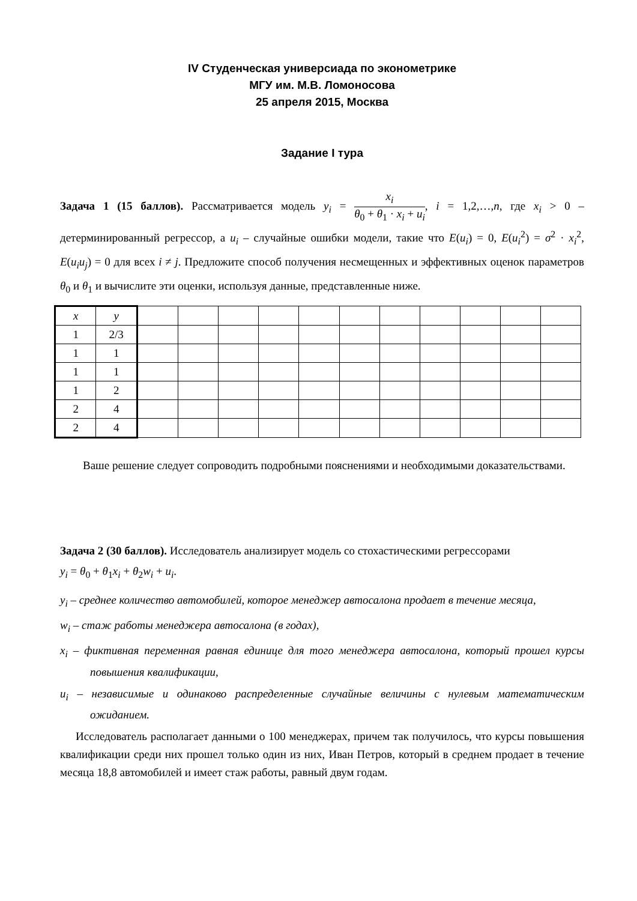IV Студенческая универсиада по эконометрике
МГУ им. М.В. Ломоносова
25 апреля 2015, Москва
Задание I тура
Задача 1 (15 баллов). Рассматривается модель y<sub>i</sub> = x<sub>i</sub> θ<sub>0</sub> + θ<sub>1</sub> · x<sub>i</sub> + u<sub>i</sub>, i = 1,2,…,n, где x<sub>i</sub> > 0 – детерминированный регрессор, а u<sub>i</sub> – случайные ошибки модели, такие что E(u<sub>i</sub>) = 0, E(u<sub>i</sub><sup>2</sup>) = σ<sup>2</sup> · x<sub>i</sub><sup>2</sup>, E(u<sub>i</sub>u<sub>j</sub>) = 0 для всех i ≠ j. Предложите способ получения несмещенных и эффективных оценок параметров θ<sub>0</sub> и θ<sub>1</sub> и вычислите эти оценки, используя данные, представленные ниже.
| x | y | | | | | | | | | | | |
| 1 | 2/3 | | | | | | | | | | | |
| 1 | 1 | | | | | | | | | | | |
| 1 | 1 | | | | | | | | | | | |
| 1 | 2 | | | | | | | | | | | |
| 2 | 4 | | | | | | | | | | | |
| 2 | 4 | | | | | | | | | | | |
Ваше решение следует сопроводить подробными пояснениями и необходимыми доказательствами.
Задача 2 (30 баллов). Исследователь анализирует модель со стохастическими регрессорами
y<sub>i</sub> = θ<sub>0</sub> + θ<sub>1</sub>x<sub>i</sub> + θ<sub>2</sub>w<sub>i</sub> + u<sub>i</sub>.
y<sub>i</sub> – среднее количество автомобилей, которое менеджер автосалона продает в течение месяца,
w<sub>i</sub> – стаж работы менеджера автосалона (в годах),
x<sub>i</sub> – фиктивная переменная равная единице для того менеджера автосалона, который прошел курсы повышения квалификации,
u<sub>i</sub> – независимые и одинаково распределенные случайные величины с нулевым математическим ожиданием.
Исследователь располагает данными о 100 менеджерах, причем так получилось, что курсы повышения квалификации среди них прошел только один из них, Иван Петров, который в среднем продает в течение месяца 18,8 автомобилей и имеет стаж работы, равный двум годам.